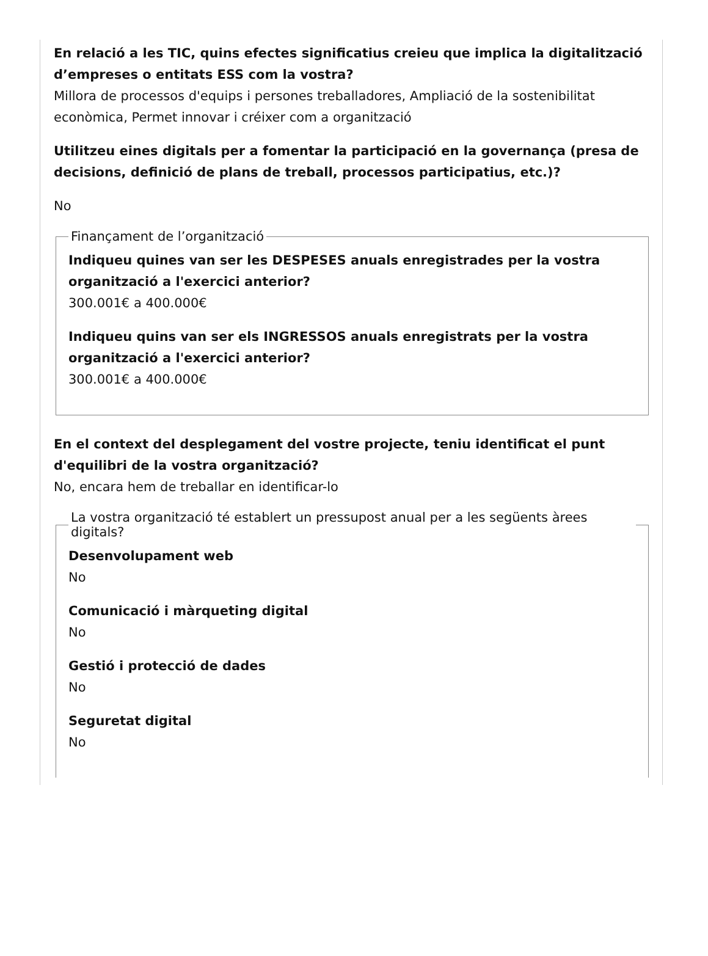En relació a les TIC, quins efectes significatius creieu que implica la digitalització d’empreses o entitats ESS com la vostra?
Millora de processos d'equips i persones treballadores, Ampliació de la sostenibilitat econòmica, Permet innovar i créixer com a organització
Utilitzeu eines digitals per a fomentar la participació en la governança (presa de decisions, definició de plans de treball, processos participatius, etc.)?
No
Finançament de l’organització
Indiqueu quines van ser les DESPESES anuals enregistrades per la vostra organització a l'exercici anterior?
300.001€ a 400.000€
Indiqueu quins van ser els INGRESSOS anuals enregistrats per la vostra organització a l'exercici anterior?
300.001€ a 400.000€
En el context del desplegament del vostre projecte, teniu identificat el punt d'equilibri de la vostra organització?
No, encara hem de treballar en identificar-lo
La vostra organització té establert un pressupost anual per a les següents àrees digitals?
Desenvolupament web
No
Comunicació i màrqueting digital
No
Gestió i protecció de dades
No
Seguretat digital
No